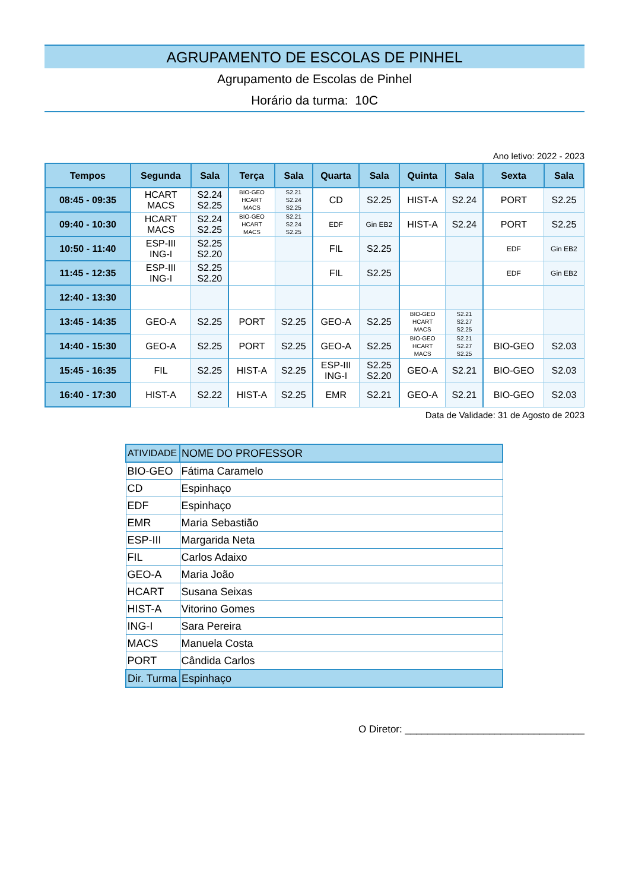AGRUPAMENTO DE ESCOLAS DE PINHEL
Agrupamento de Escolas de Pinhel
Horário da turma: 10C
Ano letivo: 2022 - 2023
| Tempos | Segunda | Sala | Terça | Sala | Quarta | Sala | Quinta | Sala | Sexta | Sala |
| --- | --- | --- | --- | --- | --- | --- | --- | --- | --- | --- |
| 08:45 - 09:35 | HCART MACS | S2.24 S2.25 | BIO-GEO HCART MACS | S2.21 S2.24 S2.25 | CD | S2.25 | HIST-A | S2.24 | PORT | S2.25 |
| 09:40 - 10:30 | HCART MACS | S2.24 S2.25 | BIO-GEO HCART MACS | S2.21 S2.24 S2.25 | EDF | Gin EB2 | HIST-A | S2.24 | PORT | S2.25 |
| 10:50 - 11:40 | ESP-III ING-I | S2.25 S2.20 | | | FIL | S2.25 | | | EDF | Gin EB2 |
| 11:45 - 12:35 | ESP-III ING-I | S2.25 S2.20 | | | FIL | S2.25 | | | EDF | Gin EB2 |
| 12:40 - 13:30 | | | | | | | | | | |
| 13:45 - 14:35 | GEO-A | S2.25 | PORT | S2.25 | GEO-A | S2.25 | BIO-GEO HCART MACS | S2.21 S2.27 S2.25 | | |
| 14:40 - 15:30 | GEO-A | S2.25 | PORT | S2.25 | GEO-A | S2.25 | BIO-GEO HCART MACS | S2.21 S2.27 S2.25 | BIO-GEO | S2.03 |
| 15:45 - 16:35 | FIL | S2.25 | HIST-A | S2.25 | ESP-III ING-I | S2.25 S2.20 | GEO-A | S2.21 | BIO-GEO | S2.03 |
| 16:40 - 17:30 | HIST-A | S2.22 | HIST-A | S2.25 | EMR | S2.21 | GEO-A | S2.21 | BIO-GEO | S2.03 |
Data de Validade: 31 de Agosto de 2023
| ATIVIDADE | NOME DO PROFESSOR |
| BIO-GEO | Fátima Caramelo |
| CD | Espinhaço |
| EDF | Espinhaço |
| EMR | Maria Sebastião |
| ESP-III | Margarida Neta |
| FIL | Carlos Adaixo |
| GEO-A | Maria João |
| HCART | Susana Seixas |
| HIST-A | Vitorino Gomes |
| ING-I | Sara Pereira |
| MACS | Manuela Costa |
| PORT | Cândida Carlos |
| Dir. Turma | Espinhaço |
O Diretor: ________________________________